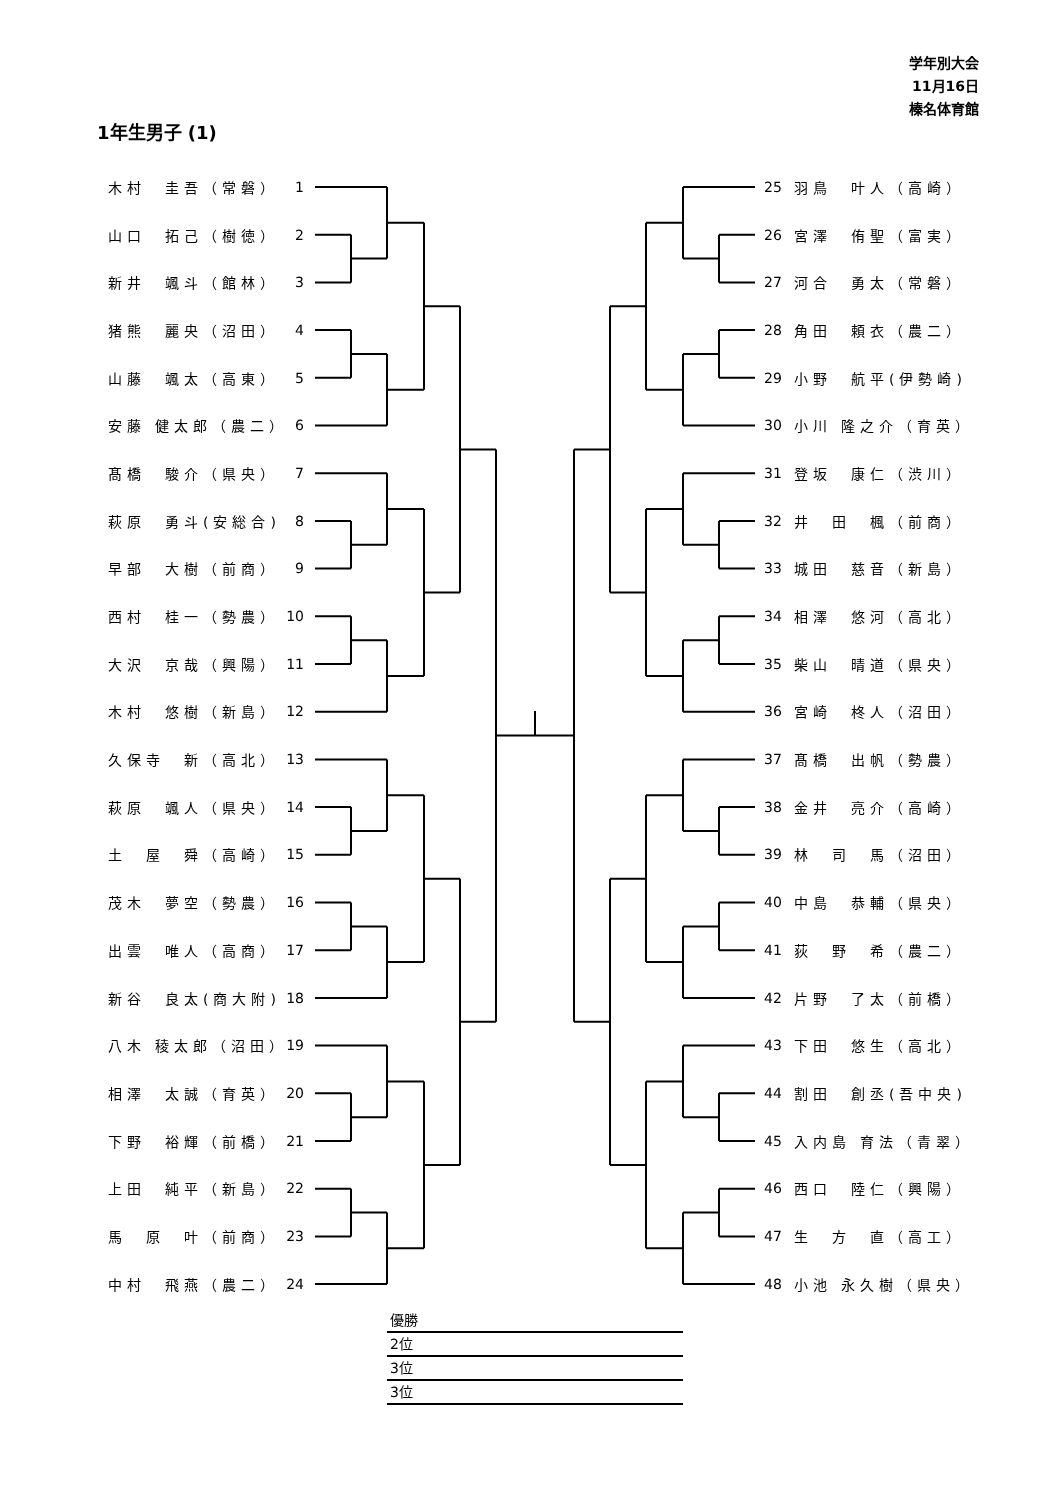学年別大会
11月16日
榛名体育館
1年生男子 (1)
木村　圭吾（常磐） 1
山口　拓己（樹徳） 2
新井　颯斗（館林） 3
猪熊　麗央（沼田） 4
山藤　颯太（高東） 5
安藤 健太郎（農二） 6
髙橋　駿介（県央） 7
萩原　勇斗(安総合) 8
早部　大樹（前商） 9
西村　桂一（勢農） 10
大沢　京哉（興陽） 11
木村　悠樹（新島） 12
久保寺　新（高北） 13
萩原　颯人（県央） 14
土　屋　舜（高崎） 15
茂木　夢空（勢農） 16
出雲　唯人（高商） 17
新谷　良太(商大附) 18
八木 稜太郎（沼田） 19
相澤　太誠（育英） 20
下野　裕輝（前橋） 21
上田　純平（新島） 22
馬　原　叶（前商） 23
中村　飛燕（農二） 24
25 羽鳥　叶人（高崎）
26 宮澤　侑聖（富実）
27 河合　勇太（常磐）
28 角田　頼衣（農二）
29 小野　航平(伊勢崎)
30 小川 隆之介（育英）
31 登坂　康仁（渋川）
32 井　田　楓（前商）
33 城田　慈音（新島）
34 相澤　悠河（高北）
35 柴山　晴道（県央）
36 宮崎　柊人（沼田）
37 髙橋　出帆（勢農）
38 金井　亮介（高崎）
39 林　司　馬（沼田）
40 中島　恭輔（県央）
41 荻　野　希（農二）
42 片野　了太（前橋）
43 下田　悠生（高北）
44 割田　創丞(吾中央)
45 入内島 育法（青翠）
46 西口　陸仁（興陽）
47 生　方　直（高工）
48 小池 永久樹（県央）
優勝
2位
3位
3位